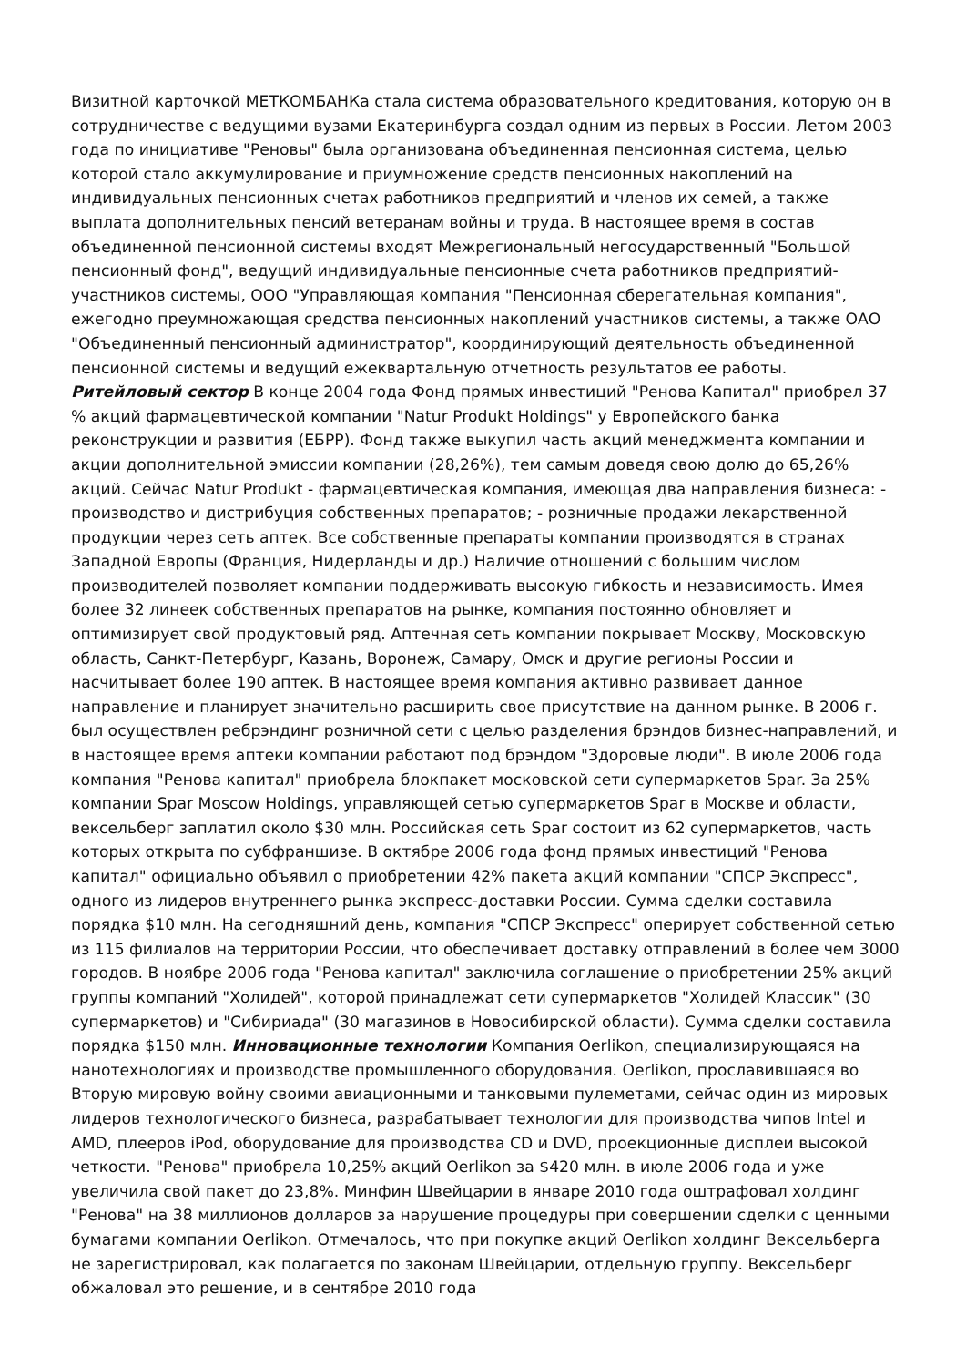Визитной карточкой МЕТКОМБАНКа стала система образовательного кредитования, которую он в сотрудничестве с ведущими вузами Екатеринбурга создал одним из первых в России. Летом 2003 года по инициативе "Реновы" была организована объединенная пенсионная система, целью которой стало аккумулирование и приумножение средств пенсионных накоплений на индивидуальных пенсионных счетах работников предприятий и членов их семей, а также выплата дополнительных пенсий ветеранам войны и труда. В настоящее время в состав объединенной пенсионной системы входят Межрегиональный негосударственный "Большой пенсионный фонд", ведущий индивидуальные пенсионные счета работников предприятий-участников системы, ООО "Управляющая компания "Пенсионная сберегательная компания", ежегодно преумножающая средства пенсионных накоплений участников системы, а также ОАО "Объединенный пенсионный администратор", координирующий деятельность объединенной пенсионной системы и ведущий ежеквартальную отчетность результатов ее работы. Ритейловый сектор В конце 2004 года Фонд прямых инвестиций "Ренова Капитал" приобрел 37 % акций фармацевтической компании "Natur Produkt Holdings" у Европейского банка реконструкции и развития (ЕБРР). Фонд также выкупил часть акций менеджмента компании и акции дополнительной эмиссии компании (28,26%), тем самым доведя свою долю до 65,26% акций. Сейчас Natur Produkt - фармацевтическая компания, имеющая два направления бизнеса: - производство и дистрибуция собственных препаратов; - розничные продажи лекарственной продукции через сеть аптек. Все собственные препараты компании производятся в странах Западной Европы (Франция, Нидерланды и др.) Наличие отношений с большим числом производителей позволяет компании поддерживать высокую гибкость и независимость. Имея более 32 линеек собственных препаратов на рынке, компания постоянно обновляет и оптимизирует свой продуктовый ряд. Аптечная сеть компании покрывает Москву, Московскую область, Санкт-Петербург, Казань, Воронеж, Самару, Омск и другие регионы России и насчитывает более 190 аптек. В настоящее время компания активно развивает данное направление и планирует значительно расширить свое присутствие на данном рынке. В 2006 г. был осуществлен ребрэндинг розничной сети с целью разделения брэндов бизнес-направлений, и в настоящее время аптеки компании работают под брэндом "Здоровые люди". В июле 2006 года компания "Ренова капитал" приобрела блокпакет московской сети супермаркетов Spar. За 25% компании Spar Moscow Holdings, управляющей сетью супермаркетов Spar в Москве и области, вексельберг заплатил около $30 млн. Российская сеть Spar состоит из 62 супермаркетов, часть которых открыта по субфраншизе. В октябре 2006 года фонд прямых инвестиций "Ренова капитал" официально объявил о приобретении 42% пакета акций компании "СПСР Экспресс", одного из лидеров внутреннего рынка экспресс-доставки России. Сумма сделки составила порядка $10 млн. На сегодняшний день, компания "СПСР Экспресс" оперирует собственной сетью из 115 филиалов на территории России, что обеспечивает доставку отправлений в более чем 3000 городов. В ноябре 2006 года "Ренова капитал" заключила соглашение о приобретении 25% акций группы компаний "Холидей", которой принадлежат сети супермаркетов "Холидей Классик" (30 супермаркетов) и "Сибириада" (30 магазинов в Новосибирской области). Сумма сделки составила порядка $150 млн. Инновационные технологии Компания Oerlikon, специализирующаяся на нанотехнологиях и производстве промышленного оборудования. Oerlikon, прославившаяся во Вторую мировую войну своими авиационными и танковыми пулеметами, сейчас один из мировых лидеров технологического бизнеса, разрабатывает технологии для производства чипов Intel и AMD, плееров iPod, оборудование для производства CD и DVD, проекционные дисплеи высокой четкости. "Ренова" приобрела 10,25% акций Oerlikon за $420 млн. в июле 2006 года и уже увеличила свой пакет до 23,8%. Минфин Швейцарии в январе 2010 года оштрафовал холдинг "Ренова" на 38 миллионов долларов за нарушение процедуры при совершении сделки с ценными бумагами компании Oerlikon. Отмечалось, что при покупке акций Oerlikon холдинг Вексельберга не зарегистрировал, как полагается по законам Швейцарии, отдельную группу. Вексельберг обжаловал это решение, и в сентябре 2010 года